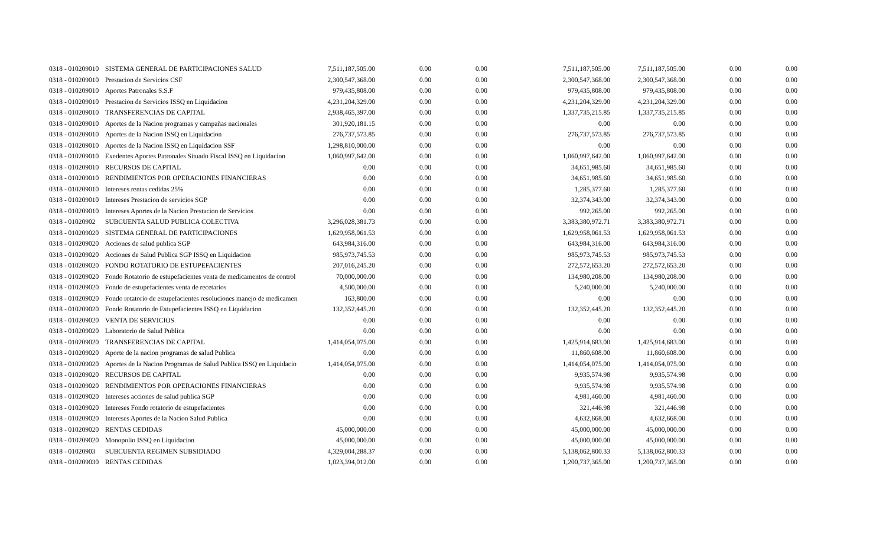| 0318 - 010209010 | SISTEMA GENERAL DE PARTICIPACIONES SALUD | 7,511,187,505.00 | 0.00 | 0.00 | 7,511,187,505.00 | 7,511,187,505.00 | 0.00 | 0.00 |
| 0318 - 010209010 | Prestacion de Servicios CSF | 2,300,547,368.00 | 0.00 | 0.00 | 2,300,547,368.00 | 2,300,547,368.00 | 0.00 | 0.00 |
| 0318 - 010209010 | Aportes Patronales S.S.F | 979,435,808.00 | 0.00 | 0.00 | 979,435,808.00 | 979,435,808.00 | 0.00 | 0.00 |
| 0318 - 010209010 | Prestacion de Servicios ISSQ en Liquidacion | 4,231,204,329.00 | 0.00 | 0.00 | 4,231,204,329.00 | 4,231,204,329.00 | 0.00 | 0.00 |
| 0318 - 010209010 | TRANSFERENCIAS DE CAPITAL | 2,938,465,397.00 | 0.00 | 0.00 | 1,337,735,215.85 | 1,337,735,215.85 | 0.00 | 0.00 |
| 0318 - 010209010 | Aportes de la Nacion programas y campañas nacionales | 301,920,181.15 | 0.00 | 0.00 | 0.00 | 0.00 | 0.00 | 0.00 |
| 0318 - 010209010 | Aportes de la Nacion ISSQ en Liquidacion | 276,737,573.85 | 0.00 | 0.00 | 276,737,573.85 | 276,737,573.85 | 0.00 | 0.00 |
| 0318 - 010209010 | Aportes de la Nacion ISSQ en Liquidacion SSF | 1,298,810,000.00 | 0.00 | 0.00 | 0.00 | 0.00 | 0.00 | 0.00 |
| 0318 - 010209010 | Exedentes Aportes Patronales Situado Fiscal ISSQ en Liquidacion | 1,060,997,642.00 | 0.00 | 0.00 | 1,060,997,642.00 | 1,060,997,642.00 | 0.00 | 0.00 |
| 0318 - 010209010 | RECURSOS DE CAPITAL | 0.00 | 0.00 | 0.00 | 34,651,985.60 | 34,651,985.60 | 0.00 | 0.00 |
| 0318 - 010209010 | RENDIMIENTOS POR OPERACIONES FINANCIERAS | 0.00 | 0.00 | 0.00 | 34,651,985.60 | 34,651,985.60 | 0.00 | 0.00 |
| 0318 - 010209010 | Intereses rentas cedidas 25% | 0.00 | 0.00 | 0.00 | 1,285,377.60 | 1,285,377.60 | 0.00 | 0.00 |
| 0318 - 010209010 | Intereses Prestacion de servicios SGP | 0.00 | 0.00 | 0.00 | 32,374,343.00 | 32,374,343.00 | 0.00 | 0.00 |
| 0318 - 010209010 | Intereses Aportes de la Nacion Prestacion de Servicios | 0.00 | 0.00 | 0.00 | 992,265.00 | 992,265.00 | 0.00 | 0.00 |
| 0318 - 01020902 | SUBCUENTA SALUD PUBLICA COLECTIVA | 3,296,028,381.73 | 0.00 | 0.00 | 3,383,380,972.71 | 3,383,380,972.71 | 0.00 | 0.00 |
| 0318 - 010209020 | SISTEMA GENERAL DE PARTICIPACIONES | 1,629,958,061.53 | 0.00 | 0.00 | 1,629,958,061.53 | 1,629,958,061.53 | 0.00 | 0.00 |
| 0318 - 010209020 | Acciones de salud publica SGP | 643,984,316.00 | 0.00 | 0.00 | 643,984,316.00 | 643,984,316.00 | 0.00 | 0.00 |
| 0318 - 010209020 | Acciones de Salud Publica SGP ISSQ en Liquidacion | 985,973,745.53 | 0.00 | 0.00 | 985,973,745.53 | 985,973,745.53 | 0.00 | 0.00 |
| 0318 - 010209020 | FONDO ROTATORIO DE ESTUPEFACIENTES | 207,016,245.20 | 0.00 | 0.00 | 272,572,653.20 | 272,572,653.20 | 0.00 | 0.00 |
| 0318 - 010209020 | Fondo Rotatorio de estupefacientes venta de medicamentos de control | 70,000,000.00 | 0.00 | 0.00 | 134,980,208.00 | 134,980,208.00 | 0.00 | 0.00 |
| 0318 - 010209020 | Fondo de estupefacientes venta de recetarios | 4,500,000.00 | 0.00 | 0.00 | 5,240,000.00 | 5,240,000.00 | 0.00 | 0.00 |
| 0318 - 010209020 | Fondo rotatorio de estupefacientes resoluciones manejo de medicamen | 163,800.00 | 0.00 | 0.00 | 0.00 | 0.00 | 0.00 | 0.00 |
| 0318 - 010209020 | Fondo Rotatorio de Estupefacientes ISSQ en Liquidacion | 132,352,445.20 | 0.00 | 0.00 | 132,352,445.20 | 132,352,445.20 | 0.00 | 0.00 |
| 0318 - 010209020 | VENTA DE SERVICIOS | 0.00 | 0.00 | 0.00 | 0.00 | 0.00 | 0.00 | 0.00 |
| 0318 - 010209020 | Laboratorio de Salud Publica | 0.00 | 0.00 | 0.00 | 0.00 | 0.00 | 0.00 | 0.00 |
| 0318 - 010209020 | TRANSFERENCIAS DE CAPITAL | 1,414,054,075.00 | 0.00 | 0.00 | 1,425,914,683.00 | 1,425,914,683.00 | 0.00 | 0.00 |
| 0318 - 010209020 | Aporte de la nacion programas de salud Publica | 0.00 | 0.00 | 0.00 | 11,860,608.00 | 11,860,608.00 | 0.00 | 0.00 |
| 0318 - 010209020 | Aportes de la Nacion Programas de Salud Publica ISSQ en Liquidacio | 1,414,054,075.00 | 0.00 | 0.00 | 1,414,054,075.00 | 1,414,054,075.00 | 0.00 | 0.00 |
| 0318 - 010209020 | RECURSOS DE CAPITAL | 0.00 | 0.00 | 0.00 | 9,935,574.98 | 9,935,574.98 | 0.00 | 0.00 |
| 0318 - 010209020 | RENDIMIENTOS POR OPERACIONES FINANCIERAS | 0.00 | 0.00 | 0.00 | 9,935,574.98 | 9,935,574.98 | 0.00 | 0.00 |
| 0318 - 010209020 | Intereses acciones de salud publica SGP | 0.00 | 0.00 | 0.00 | 4,981,460.00 | 4,981,460.00 | 0.00 | 0.00 |
| 0318 - 010209020 | Intereses Fondo rotatorio de estupefacientes | 0.00 | 0.00 | 0.00 | 321,446.98 | 321,446.98 | 0.00 | 0.00 |
| 0318 - 010209020 | Intereses Aportes de la Nacion Salud Publica | 0.00 | 0.00 | 0.00 | 4,632,668.00 | 4,632,668.00 | 0.00 | 0.00 |
| 0318 - 010209020 | RENTAS CEDIDAS | 45,000,000.00 | 0.00 | 0.00 | 45,000,000.00 | 45,000,000.00 | 0.00 | 0.00 |
| 0318 - 010209020 | Monopolio ISSQ en Liquidacion | 45,000,000.00 | 0.00 | 0.00 | 45,000,000.00 | 45,000,000.00 | 0.00 | 0.00 |
| 0318 - 01020903 | SUBCUENTA REGIMEN SUBSIDIADO | 4,329,004,288.37 | 0.00 | 0.00 | 5,138,062,800.33 | 5,138,062,800.33 | 0.00 | 0.00 |
| 0318 - 010209030 | RENTAS CEDIDAS | 1,023,394,012.00 | 0.00 | 0.00 | 1,200,737,365.00 | 1,200,737,365.00 | 0.00 | 0.00 |